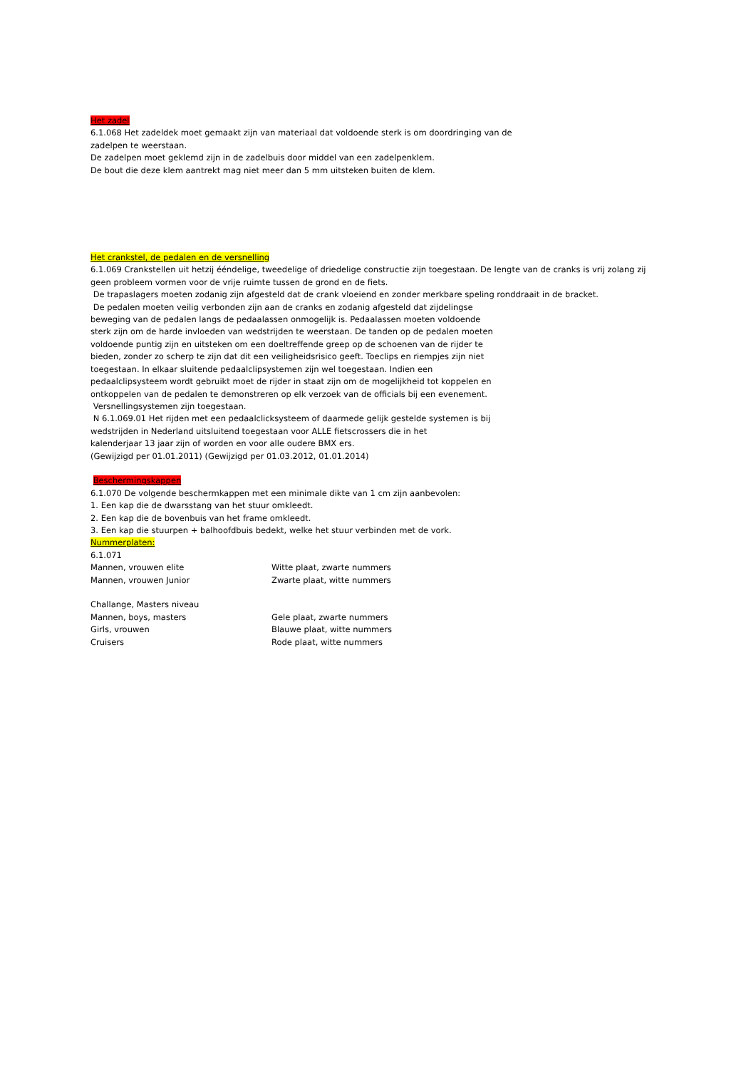Het zadel
6.1.068 Het zadeldek moet gemaakt zijn van materiaal dat voldoende sterk is om doordringing van de
zadelpen te weerstaan.
De zadelpen moet geklemd zijn in de zadelbuis door middel van een zadelpenklem.
De bout die deze klem aantrekt mag niet meer dan 5 mm uitsteken buiten de klem.
Het crankstel, de pedalen en de versnelling
6.1.069 Crankstellen uit hetzij ééndelige, tweedelige of driedelige constructie zijn toegestaan. De lengte van de cranks is vrij zolang zij
geen probleem vormen voor de vrije ruimte tussen de grond en de fiets.
De trapaslagers moeten zodanig zijn afgesteld dat de crank vloeiend en zonder merkbare speling ronddraait in de bracket.
De pedalen moeten veilig verbonden zijn aan de cranks en zodanig afgesteld dat zijdelingse
beweging van de pedalen langs de pedaalassen onmogelijk is. Pedaalassen moeten voldoende
sterk zijn om de harde invloeden van wedstrijden te weerstaan. De tanden op de pedalen moeten
voldoende puntig zijn en uitsteken om een doeltreffende greep op de schoenen van de rijder te
bieden, zonder zo scherp te zijn dat dit een veiligheidsrisico geeft. Toeclips en riempjes zijn niet
toegestaan. In elkaar sluitende pedaalclipsystemen zijn wel toegestaan. Indien een
pedaalclipsysteem wordt gebruikt moet de rijder in staat zijn om de mogelijkheid tot koppelen en
ontkoppelen van de pedalen te demonstreren op elk verzoek van de officials bij een evenement.
Versnellingsystemen zijn toegestaan.
N 6.1.069.01 Het rijden met een pedaalclicksysteem of daarmede gelijk gestelde systemen is bij
wedstrijden in Nederland uitsluitend toegestaan voor ALLE fietscrossers die in het
kalenderjaar 13 jaar zijn of worden en voor alle oudere BMX ers.
(Gewijzigd per 01.01.2011) (Gewijzigd per 01.03.2012, 01.01.2014)
Beschermingskappen
6.1.070 De volgende beschermkappen met een minimale dikte van 1 cm zijn aanbevolen:
1. Een kap die de dwarsstang van het stuur omkleedt.
2. Een kap die de bovenbuis van het frame omkleedt.
3. Een kap die stuurpen + balhoofdbuis bedekt, welke het stuur verbinden met de vork.
Nummerplaten:
6.1.071
| Mannen, vrouwen elite | Witte plaat, zwarte nummers |
| Mannen, vrouwen Junior | Zwarte plaat, witte nummers |
| Challange, Masters niveau | |
| Mannen, boys, masters | Gele plaat, zwarte nummers |
| Girls, vrouwen | Blauwe plaat, witte nummers |
| Cruisers | Rode plaat, witte nummers |